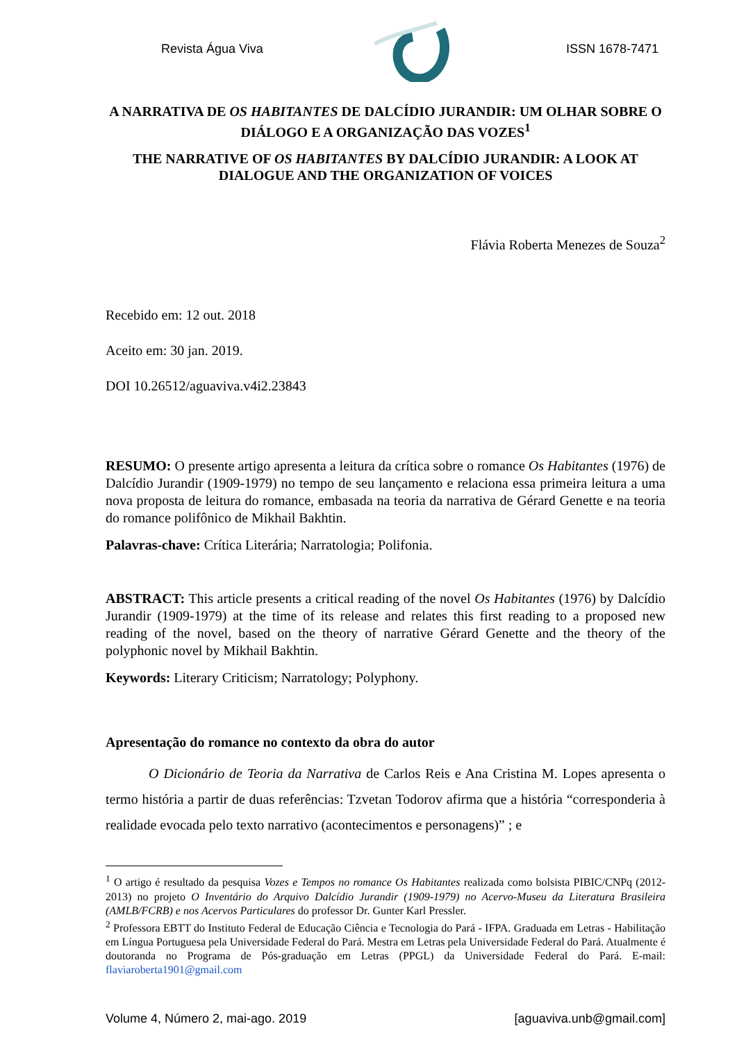Revista Água Viva ISSN 1678-7471
A NARRATIVA DE OS HABITANTES DE DALCÍDIO JURANDIR: UM OLHAR SOBRE O DIÁLOGO E A ORGANIZAÇÃO DAS VOZES<sup>1</sup>
THE NARRATIVE OF OS HABITANTES BY DALCÍDIO JURANDIR: A LOOK AT DIALOGUE AND THE ORGANIZATION OF VOICES
Flávia Roberta Menezes de Souza<sup>2</sup>
Recebido em: 12 out. 2018
Aceito em: 30 jan. 2019.
DOI 10.26512/aguaviva.v4i2.23843
RESUMO: O presente artigo apresenta a leitura da crítica sobre o romance Os Habitantes (1976) de Dalcídio Jurandir (1909-1979) no tempo de seu lançamento e relaciona essa primeira leitura a uma nova proposta de leitura do romance, embasada na teoria da narrativa de Gérard Genette e na teoria do romance polifônico de Mikhail Bakhtin.
Palavras-chave: Crítica Literária; Narratologia; Polifonia.
ABSTRACT: This article presents a critical reading of the novel Os Habitantes (1976) by Dalcídio Jurandir (1909-1979) at the time of its release and relates this first reading to a proposed new reading of the novel, based on the theory of narrative Gérard Genette and the theory of the polyphonic novel by Mikhail Bakhtin.
Keywords: Literary Criticism; Narratology; Polyphony.
Apresentação do romance no contexto da obra do autor
O Dicionário de Teoria da Narrativa de Carlos Reis e Ana Cristina M. Lopes apresenta o termo história a partir de duas referências: Tzvetan Todorov afirma que a história “corresponderia à realidade evocada pelo texto narrativo (acontecimentos e personagens)” ; e
<sup>1</sup> O artigo é resultado da pesquisa Vozes e Tempos no romance Os Habitantes realizada como bolsista PIBIC/CNPq (2012-2013) no projeto O Inventário do Arquivo Dalcídio Jurandir (1909-1979) no Acervo-Museu da Literatura Brasileira (AMLB/FCRB) e nos Acervos Particulares do professor Dr. Gunter Karl Pressler.
<sup>2</sup> Professora EBTT do Instituto Federal de Educação Ciência e Tecnologia do Pará - IFPA. Graduada em Letras - Habilitação em Língua Portuguesa pela Universidade Federal do Pará. Mestra em Letras pela Universidade Federal do Pará. Atualmente é doutoranda no Programa de Pós-graduação em Letras (PPGL) da Universidade Federal do Pará. E-mail: flaviaroberta1901@gmail.com
Volume 4, Número 2, mai-ago. 2019 [aguaviva.unb@gmail.com]